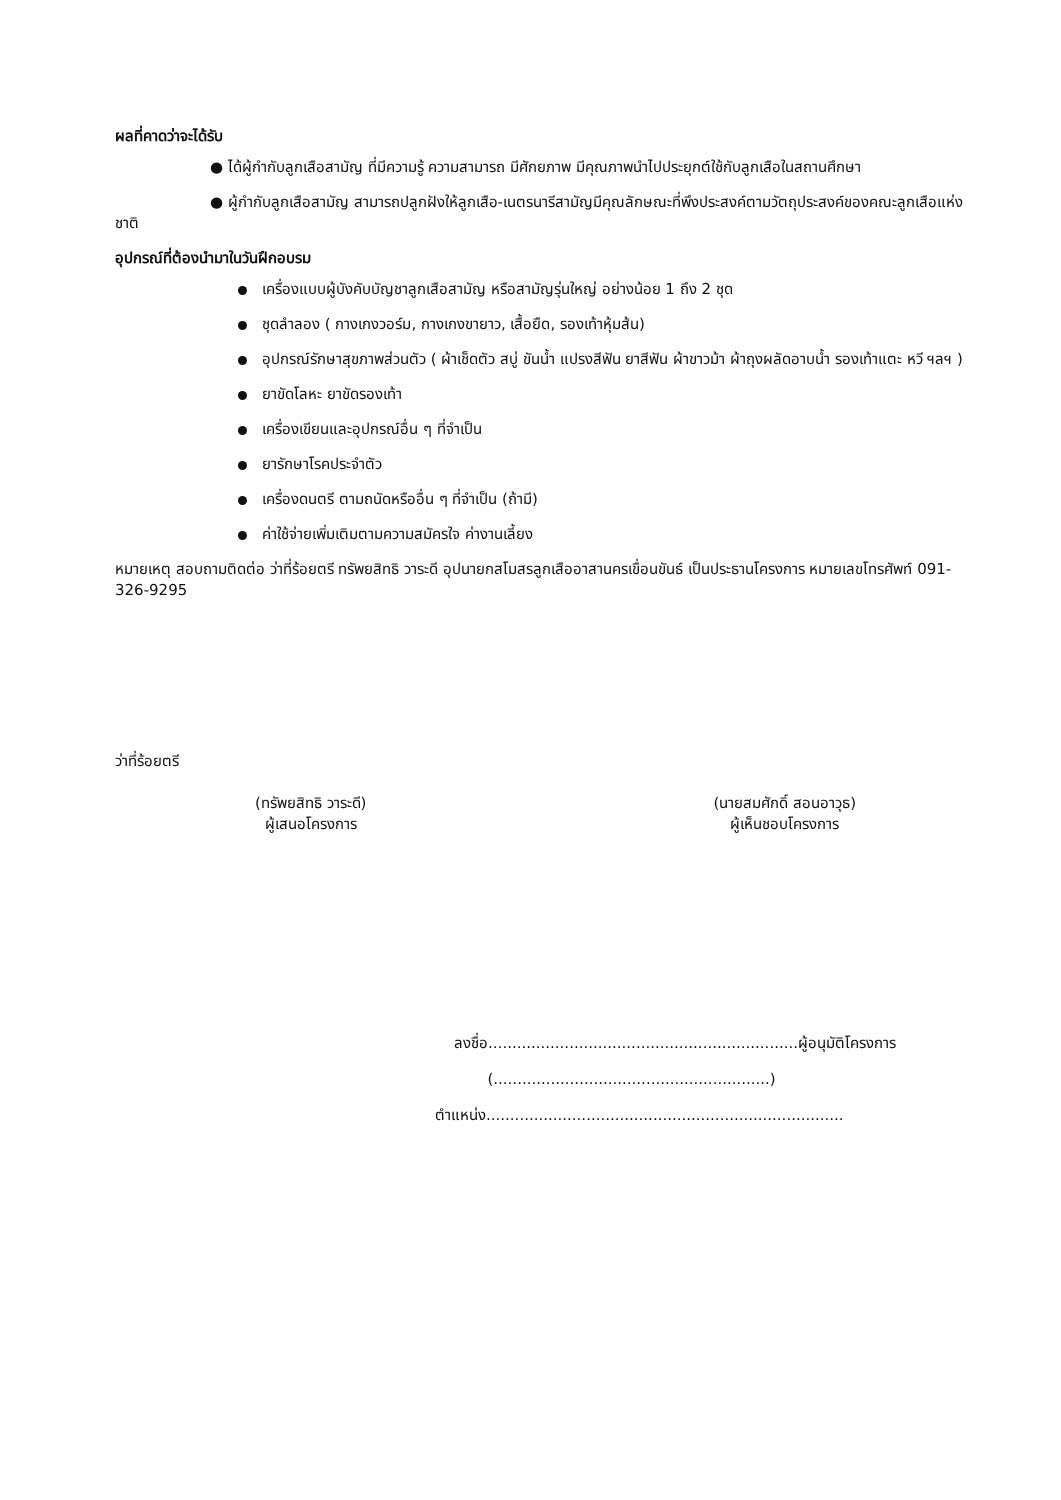ผลที่คาดว่าจะได้รับ
● ได้ผู้กำกับลูกเสือสามัญ ที่มีความรู้ ความสามารถ มีศักยภาพ มีคุณภาพนำไปประยุกต์ใช้กับลูกเสือในสถานศึกษา
● ผู้กำกับลูกเสือสามัญ สามารถปลูกฝังให้ลูกเสือ-เนตรนารีสามัญมีคุณลักษณะที่พึงประสงค์ตามวัตถุประสงค์ของคณะลูกเสือแห่งชาติ
อุปกรณ์ที่ต้องนำมาในวันฝึกอบรม
เครื่องแบบผู้บังคับบัญชาลูกเสือสามัญ หรือสามัญรุ่นใหญ่ อย่างน้อย 1 ถึง 2 ชุด
ชุดลำลอง ( กางเกงวอร์ม, กางเกงขายาว, เสื้อยืด, รองเท้าหุ้มส้น)
อุปกรณ์รักษาสุขภาพส่วนตัว ( ผ้าเช็ดตัว สบู่ ขันน้ำ แปรงสีฟัน ยาสีฟัน ผ้าขาวม้า ผ้าถุงผลัดอาบน้ำ รองเท้าแตะ หวี ฯลฯ )
ยาขัดโลหะ ยาขัดรองเท้า
เครื่องเขียนและอุปกรณ์อื่น ๆ ที่จำเป็น
ยารักษาโรคประจำตัว
เครื่องดนตรี ตามถนัดหรืออื่น ๆ ที่จำเป็น (ถ้ามี)
ค่าใช้จ่ายเพิ่มเติมตามความสมัครใจ ค่างานเลี้ยง
หมายเหตุ สอบถามติดต่อ ว่าที่ร้อยตรี ทรัพยสิทธิ วาระดี อุปนายกสโมสรลูกเสืออาสานครเขื่อนขันธ์ เป็นประธานโครงการ หมายเลขโทรศัพท์ 091-326-9295
ว่าที่ร้อยตรี
(ทรัพยสิทธิ วาระดี)
ผู้เสนอโครงการ
(นายสมศักดิ์ สอนอาวุธ)
ผู้เห็นชอบโครงการ
ลงชื่อ.................................................................ผู้อนุมัติโครงการ
(..........................................................)
ตำแหน่ง...........................................................................